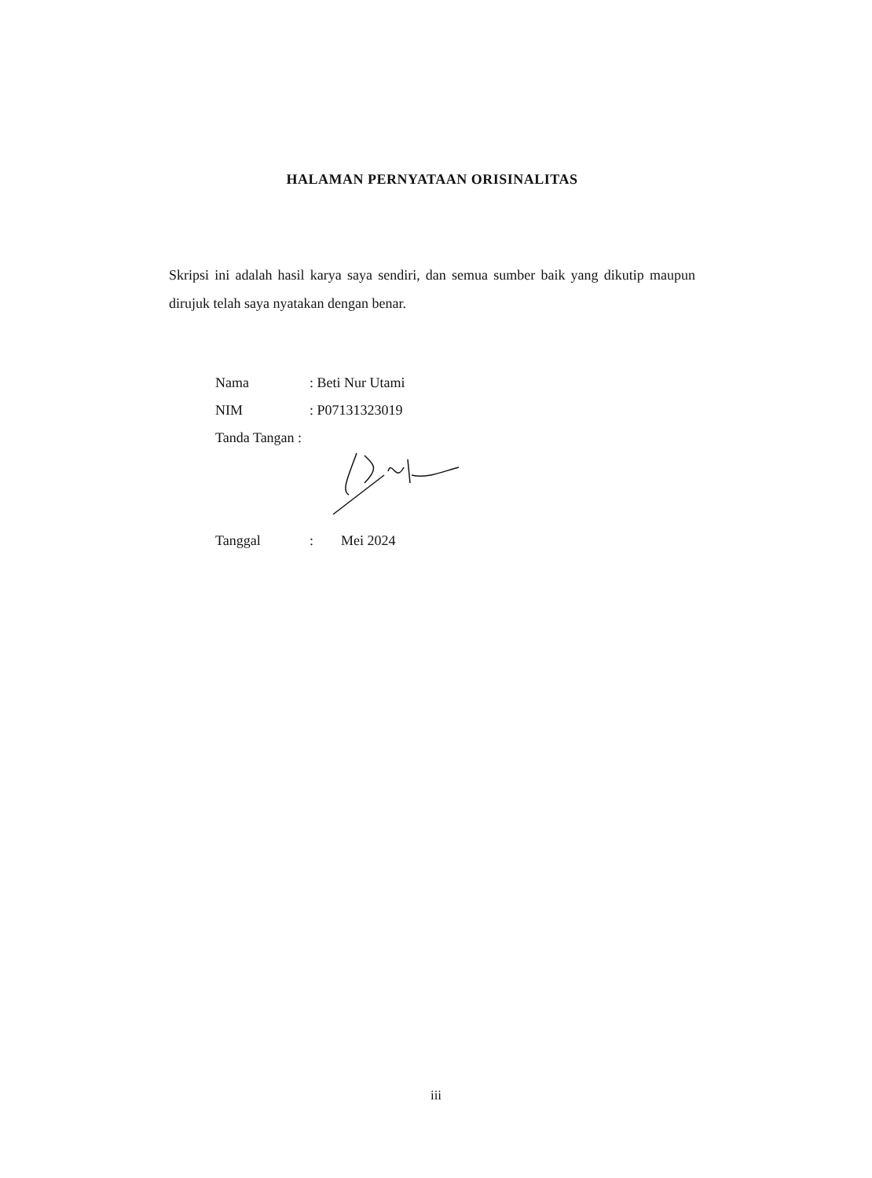HALAMAN PERNYATAAN ORISINALITAS
Skripsi ini adalah hasil karya saya sendiri, dan semua sumber baik yang dikutip maupun dirujuk telah saya nyatakan dengan benar.
Nama: Beti Nur Utami
NIM: P07131323019
Tanda Tangan :
Tanggal: Mei 2024
iii